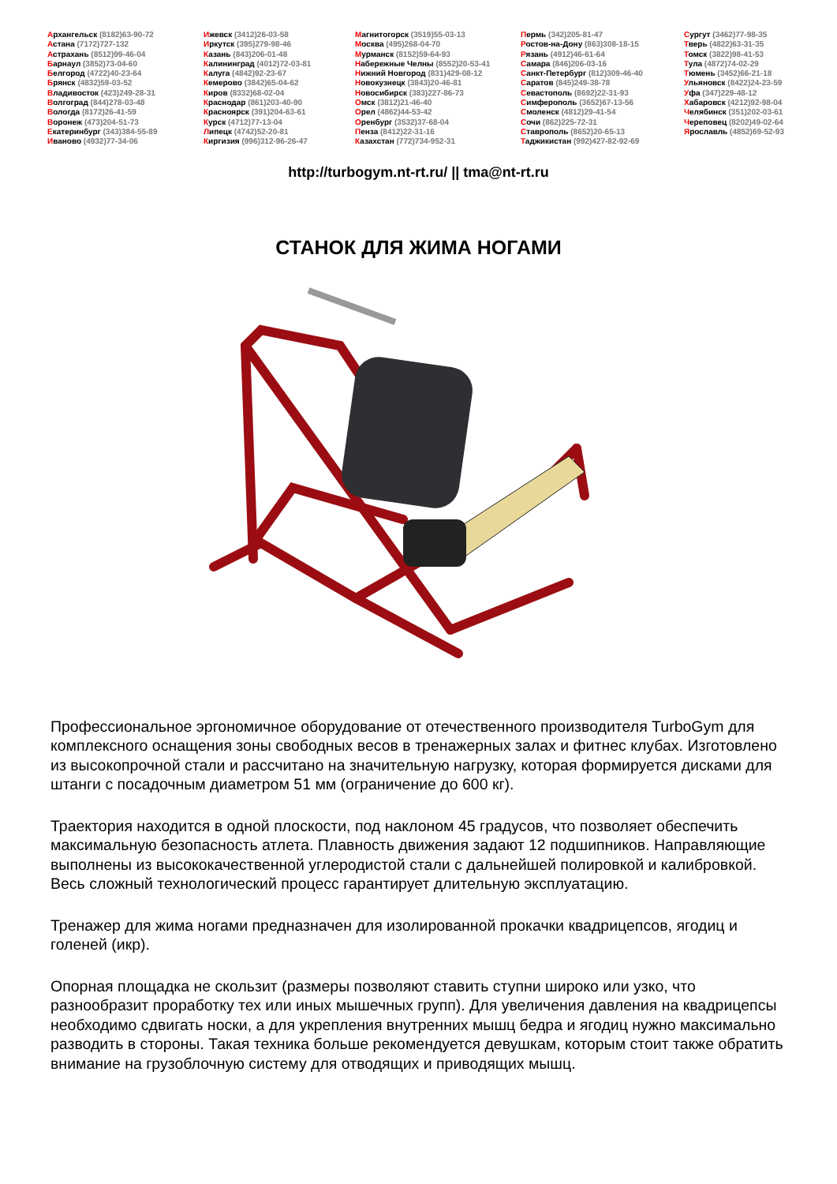Архангельск (8182)63-90-72
Астана (7172)727-132
Астрахань (8512)99-46-04
Барнаул (3852)73-04-60
Белгород (4722)40-23-64
Брянск (4832)59-03-52
Владивосток (423)249-28-31
Волгоград (844)278-03-48
Вологда (8172)26-41-59
Воронеж (473)204-51-73
Екатеринбург (343)384-55-89
Иваново (4932)77-34-06
Ижевск (3412)26-03-58
Иркутск (395)279-98-46
Казань (843)206-01-48
Калининград (4012)72-03-81
Калуга (4842)92-23-67
Кемерово (3842)65-04-62
Киров (8332)68-02-04
Краснодар (861)203-40-90
Красноярск (391)204-63-61
Курск (4712)77-13-04
Липецк (4742)52-20-81
Киргизия (996)312-96-26-47
Магнитогорск (3519)55-03-13
Москва (495)268-04-70
Мурманск (8152)59-64-93
Набережные Челны (8552)20-53-41
Нижний Новгород (831)429-08-12
Новокузнецк (3843)20-46-81
Новосибирск (383)227-86-73
Омск (3812)21-46-40
Орел (4862)44-53-42
Оренбург (3532)37-68-04
Пенза (8412)22-31-16
Казахстан (772)734-952-31
Пермь (342)205-81-47
Ростов-на-Дону (863)308-18-15
Рязань (4912)46-61-64
Самара (846)206-03-16
Санкт-Петербург (812)309-46-40
Саратов (845)249-38-78
Севастополь (8692)22-31-93
Симферополь (3652)67-13-56
Смоленск (4812)29-41-54
Сочи (862)225-72-31
Ставрополь (8652)20-65-13
Таджикистан (992)427-82-92-69
Сургут (3462)77-98-35
Тверь (4822)63-31-35
Томск (3822)98-41-53
Тула (4872)74-02-29
Тюмень (3452)66-21-18
Ульяновск (8422)24-23-59
Уфа (347)229-48-12
Хабаровск (4212)92-98-04
Челябинск (351)202-03-61
Череповец (8202)49-02-64
Ярославль (4852)69-52-93
http://turbogym.nt-rt.ru/ || tma@nt-rt.ru
СТАНОК ДЛЯ ЖИМА НОГАМИ
Профессиональное эргономичное оборудование от отечественного производителя TurboGym для комплексного оснащения зоны свободных весов в тренажерных залах и фитнес клубах. Изготовлено из высокопрочной стали и рассчитано на значительную нагрузку, которая формируется дисками для штанги с посадочным диаметром 51 мм (ограничение до 600 кг).
Траектория находится в одной плоскости, под наклоном 45 градусов, что позволяет обеспечить максимальную безопасность атлета. Плавность движения задают 12 подшипников. Направляющие выполнены из высококачественной углеродистой стали с дальнейшей полировкой и калибровкой. Весь сложный технологический процесс гарантирует длительную эксплуатацию.
Тренажер для жима ногами предназначен для изолированной прокачки квадрицепсов, ягодиц и голеней (икр).
Опорная площадка не скользит (размеры позволяют ставить ступни широко или узко, что разнообразит проработку тех или иных мышечных групп). Для увеличения давления на квадрицепсы необходимо сдвигать носки, а для укрепления внутренних мышц бедра и ягодиц нужно максимально разводить в стороны. Такая техника больше рекомендуется девушкам, которым стоит также обратить внимание на грузоблочную систему для отводящих и приводящих мышц.